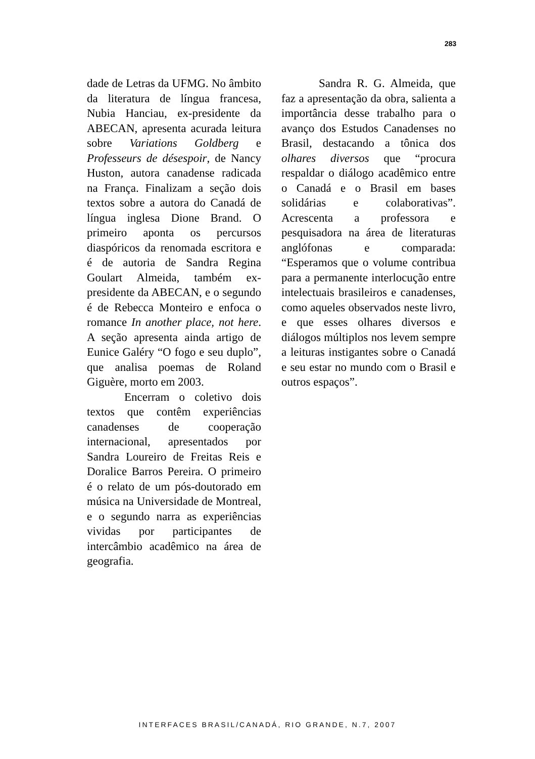283
dade de Letras da UFMG. No âmbito da literatura de língua francesa, Nubia Hanciau, ex-presidente da ABECAN, apresenta acurada leitura sobre Variations Goldberg e Professeurs de désespoir, de Nancy Huston, autora canadense radicada na França. Finalizam a seção dois textos sobre a autora do Canadá de língua inglesa Dione Brand. O primeiro aponta os percursos diaspóricos da renomada escritora e é de autoria de Sandra Regina Goulart Almeida, também ex-presidente da ABECAN, e o segundo é de Rebecca Monteiro e enfoca o romance In another place, not here. A seção apresenta ainda artigo de Eunice Galéry “O fogo e seu duplo”, que analisa poemas de Roland Giguère, morto em 2003.
Encerram o coletivo dois textos que contêm experiências canadenses de cooperação internacional, apresentados por Sandra Loureiro de Freitas Reis e Doralice Barros Pereira. O primeiro é o relato de um pós-doutorado em música na Universidade de Montreal, e o segundo narra as experiências vividas por participantes de intercâmbio acadêmico na área de geografia.
Sandra R. G. Almeida, que faz a apresentação da obra, salienta a importância desse trabalho para o avanço dos Estudos Canadenses no Brasil, destacando a tônica dos olhares diversos que “procura respaldar o diálogo acadêmico entre o Canadá e o Brasil em bases solidárias e colaborativas”. Acrescenta a professora e pesquisadora na área de literaturas anglófonas e comparada: “Esperamos que o volume contribua para a permanente interlocução entre intelectuais brasileiros e canadenses, como aqueles observados neste livro, e que esses olhares diversos e diálogos múltiplos nos levem sempre a leituras instigantes sobre o Canadá e seu estar no mundo com o Brasil e outros espaços”.
INTERFACES BRASIL/CANADÁ, RIO GRANDE, N.7, 2007